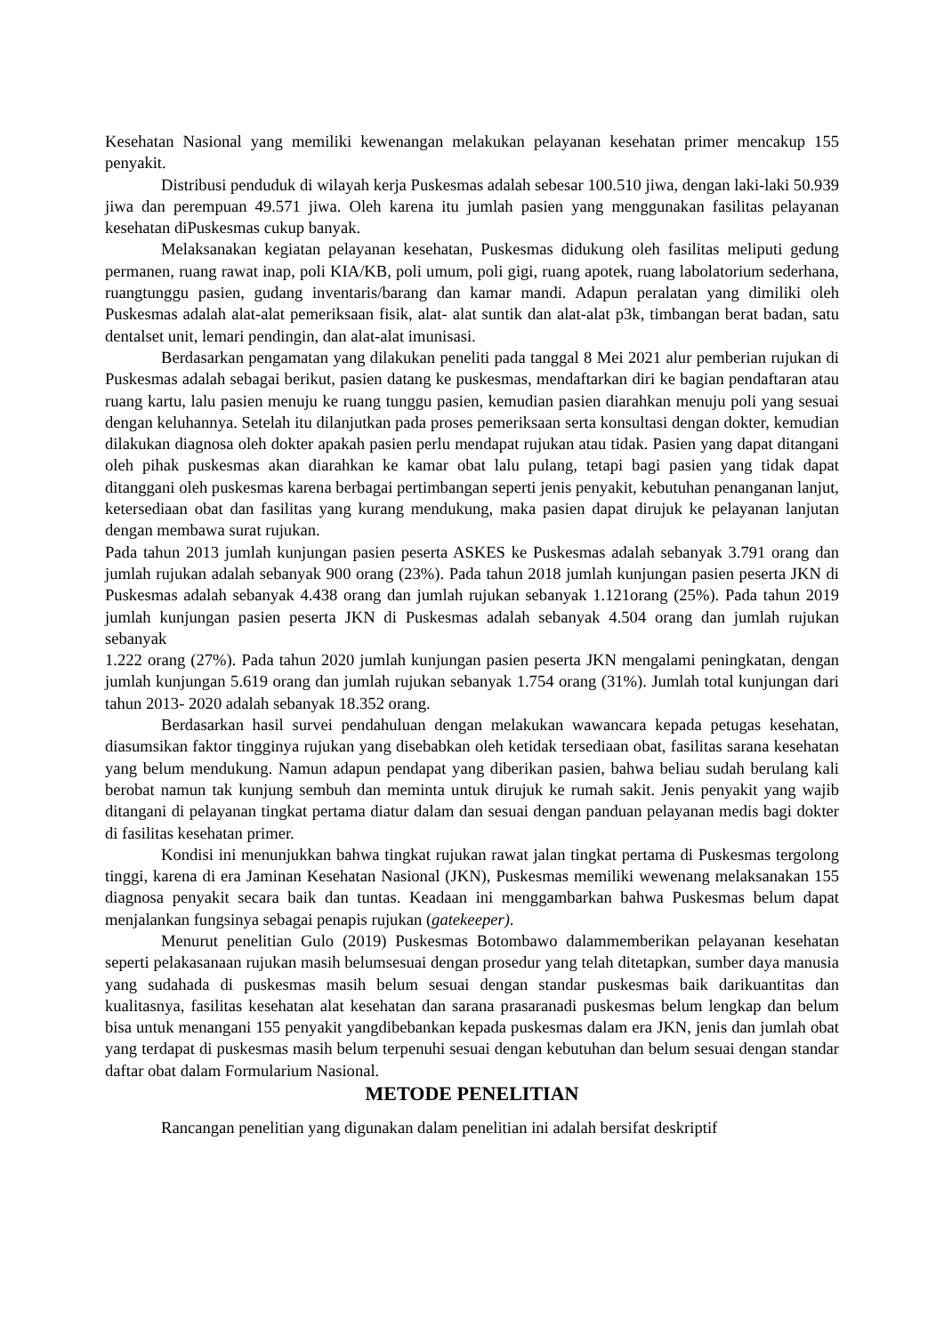Kesehatan Nasional yang memiliki kewenangan melakukan pelayanan kesehatan primer mencakup 155 penyakit.
Distribusi penduduk di wilayah kerja Puskesmas adalah sebesar 100.510 jiwa, dengan laki-laki 50.939 jiwa dan perempuan 49.571 jiwa. Oleh karena itu jumlah pasien yang menggunakan fasilitas pelayanan kesehatan diPuskesmas cukup banyak.
Melaksanakan kegiatan pelayanan kesehatan, Puskesmas didukung oleh fasilitas meliputi gedung permanen, ruang rawat inap, poli KIA/KB, poli umum, poli gigi, ruang apotek, ruang labolatorium sederhana, ruangtunggu pasien, gudang inventaris/barang dan kamar mandi. Adapun peralatan yang dimiliki oleh Puskesmas adalah alat-alat pemeriksaan fisik, alat- alat suntik dan alat-alat p3k, timbangan berat badan, satu dentalset unit, lemari pendingin, dan alat-alat imunisasi.
Berdasarkan pengamatan yang dilakukan peneliti pada tanggal 8 Mei 2021 alur pemberian rujukan di Puskesmas adalah sebagai berikut, pasien datang ke puskesmas, mendaftarkan diri ke bagian pendaftaran atau ruang kartu, lalu pasien menuju ke ruang tunggu pasien, kemudian pasien diarahkan menuju poli yang sesuai dengan keluhannya. Setelah itu dilanjutkan pada proses pemeriksaan serta konsultasi dengan dokter, kemudian dilakukan diagnosa oleh dokter apakah pasien perlu mendapat rujukan atau tidak. Pasien yang dapat ditangani oleh pihak puskesmas akan diarahkan ke kamar obat lalu pulang, tetapi bagi pasien yang tidak dapat ditanggani oleh puskesmas karena berbagai pertimbangan seperti jenis penyakit, kebutuhan penanganan lanjut, ketersediaan obat dan fasilitas yang kurang mendukung, maka pasien dapat dirujuk ke pelayanan lanjutan dengan membawa surat rujukan.
Pada tahun 2013 jumlah kunjungan pasien peserta ASKES ke Puskesmas adalah sebanyak 3.791 orang dan jumlah rujukan adalah sebanyak 900 orang (23%). Pada tahun 2018 jumlah kunjungan pasien peserta JKN di Puskesmas adalah sebanyak 4.438 orang dan jumlah rujukan sebanyak 1.121orang (25%). Pada tahun 2019 jumlah kunjungan pasien peserta JKN di Puskesmas adalah sebanyak 4.504 orang dan jumlah rujukan sebanyak
1.222 orang (27%). Pada tahun 2020 jumlah kunjungan pasien peserta JKN mengalami peningkatan, dengan jumlah kunjungan 5.619 orang dan jumlah rujukan sebanyak 1.754 orang (31%). Jumlah total kunjungan dari tahun 2013- 2020 adalah sebanyak 18.352 orang.
Berdasarkan hasil survei pendahuluan dengan melakukan wawancara kepada petugas kesehatan, diasumsikan faktor tingginya rujukan yang disebabkan oleh ketidak tersediaan obat, fasilitas sarana kesehatan yang belum mendukung. Namun adapun pendapat yang diberikan pasien, bahwa beliau sudah berulang kali berobat namun tak kunjung sembuh dan meminta untuk dirujuk ke rumah sakit. Jenis penyakit yang wajib ditangani di pelayanan tingkat pertama diatur dalam dan sesuai dengan panduan pelayanan medis bagi dokter di fasilitas kesehatan primer.
Kondisi ini menunjukkan bahwa tingkat rujukan rawat jalan tingkat pertama di Puskesmas tergolong tinggi, karena di era Jaminan Kesehatan Nasional (JKN), Puskesmas memiliki wewenang melaksanakan 155 diagnosa penyakit secara baik dan tuntas. Keadaan ini menggambarkan bahwa Puskesmas belum dapat menjalankan fungsinya sebagai penapis rujukan (gatekeeper).
Menurut penelitian Gulo (2019) Puskesmas Botombawo dalammemberikan pelayanan kesehatan seperti pelakasanaan rujukan masih belumsesuai dengan prosedur yang telah ditetapkan, sumber daya manusia yang sudahada di puskesmas masih belum sesuai dengan standar puskesmas baik darikuantitas dan kualitasnya, fasilitas kesehatan alat kesehatan dan sarana prasaranadi puskesmas belum lengkap dan belum bisa untuk menangani 155 penyakit yangdibebankan kepada puskesmas dalam era JKN, jenis dan jumlah obat yang terdapat di puskesmas masih belum terpenuhi sesuai dengan kebutuhan dan belum sesuai dengan standar daftar obat dalam Formularium Nasional.
METODE PENELITIAN
Rancangan penelitian yang digunakan dalam penelitian ini adalah bersifat deskriptif